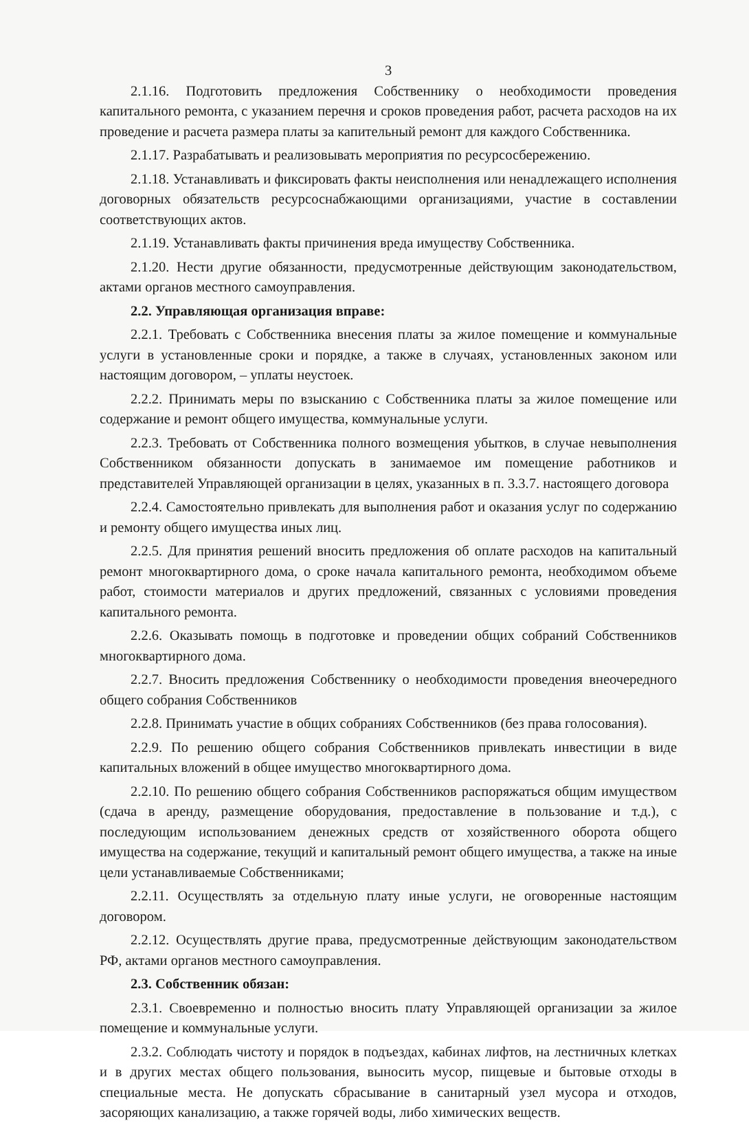3
2.1.16. Подготовить предложения Собственнику о необходимости проведения капитального ремонта, с указанием перечня и сроков проведения работ, расчета расходов на их проведение и расчета размера платы за капительный ремонт для каждого Собственника.
2.1.17. Разрабатывать и реализовывать мероприятия по ресурсосбережению.
2.1.18. Устанавливать и фиксировать факты неисполнения или ненадлежащего исполнения договорных обязательств ресурсоснабжающими организациями, участие в составлении соответствующих актов.
2.1.19. Устанавливать факты причинения вреда имуществу Собственника.
2.1.20. Нести другие обязанности, предусмотренные действующим законодательством, актами органов местного самоуправления.
2.2. Управляющая организация вправе:
2.2.1. Требовать с Собственника внесения платы за жилое помещение и коммунальные услуги в установленные сроки и порядке, а также в случаях, установленных законом или настоящим договором, – уплаты неустоек.
2.2.2. Принимать меры по взысканию с Собственника платы за жилое помещение или содержание и ремонт общего имущества, коммунальные услуги.
2.2.3. Требовать от Собственника полного возмещения убытков, в случае невыполнения Собственником обязанности допускать в занимаемое им помещение работников и представителей Управляющей организации в целях, указанных в п. 3.3.7. настоящего договора
2.2.4. Самостоятельно привлекать для выполнения работ и оказания услуг по содержанию и ремонту общего имущества иных лиц.
2.2.5. Для принятия решений вносить предложения об оплате расходов на капитальный ремонт многоквартирного дома, о сроке начала капитального ремонта, необходимом объеме работ, стоимости материалов и других предложений, связанных с условиями проведения капитального ремонта.
2.2.6. Оказывать помощь в подготовке и проведении общих собраний Собственников многоквартирного дома.
2.2.7. Вносить предложения Собственнику о необходимости проведения внеочередного общего собрания Собственников
2.2.8. Принимать участие в общих собраниях Собственников (без права голосования).
2.2.9. По решению общего собрания Собственников привлекать инвестиции в виде капитальных вложений в общее имущество многоквартирного дома.
2.2.10. По решению общего собрания Собственников распоряжаться общим имуществом (сдача в аренду, размещение оборудования, предоставление в пользование и т.д.), с последующим использованием денежных средств от хозяйственного оборота общего имущества на содержание, текущий и капитальный ремонт общего имущества, а также на иные цели устанавливаемые Собственниками;
2.2.11. Осуществлять за отдельную плату иные услуги, не оговоренные настоящим договором.
2.2.12. Осуществлять другие права, предусмотренные действующим законодательством РФ, актами органов местного самоуправления.
2.3. Собственник обязан:
2.3.1. Своевременно и полностью вносить плату Управляющей организации за жилое помещение и коммунальные услуги.
2.3.2. Соблюдать чистоту и порядок в подъездах, кабинах лифтов, на лестничных клетках и в других местах общего пользования, выносить мусор, пищевые и бытовые отходы в специальные места. Не допускать сбрасывание в санитарный узел мусора и отходов, засоряющих канализацию, а также горячей воды, либо химических веществ.